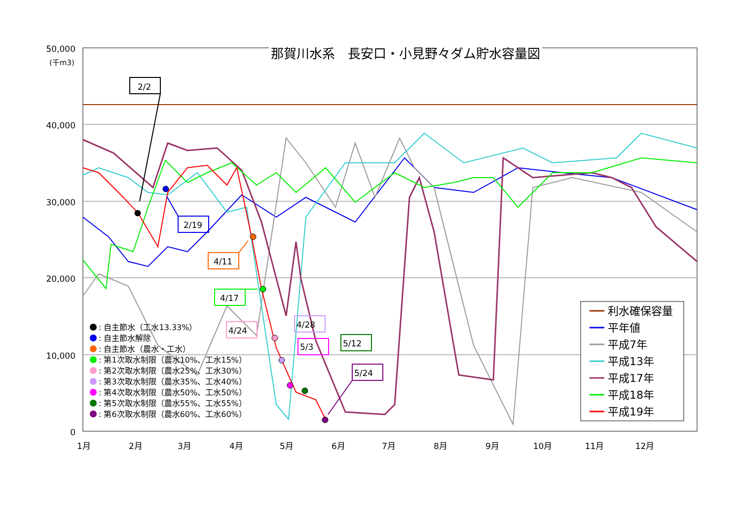50,000
40,000
30,000
20,000
10,000
0
(千m3)
1月
2月
3月
4月
5月
6月
7月
8月
9月
10月
11月
12月
2/2
2/19
4/11
4/17
4/24
4/28
5/3
5/12
5/24
: 自主節水（工水13.33%）
: 自主節水解除
: 自主節水（農水・工水）
: 第1次取水制限（農水10%、工水15%）
: 第2次取水制限（農水25%、工水30%）
: 第3次取水制限（農水35%、工水40%）
: 第4次取水制限（農水50%、工水50%）
: 第5次取水制限（農水55%、工水55%）
: 第6次取水制限（農水60%、工水60%）
利水確保容量
平年値
平成7年
平成13年
平成17年
平成18年
平成19年
那賀川水系　長安口・小見野々ダム貯水容量図